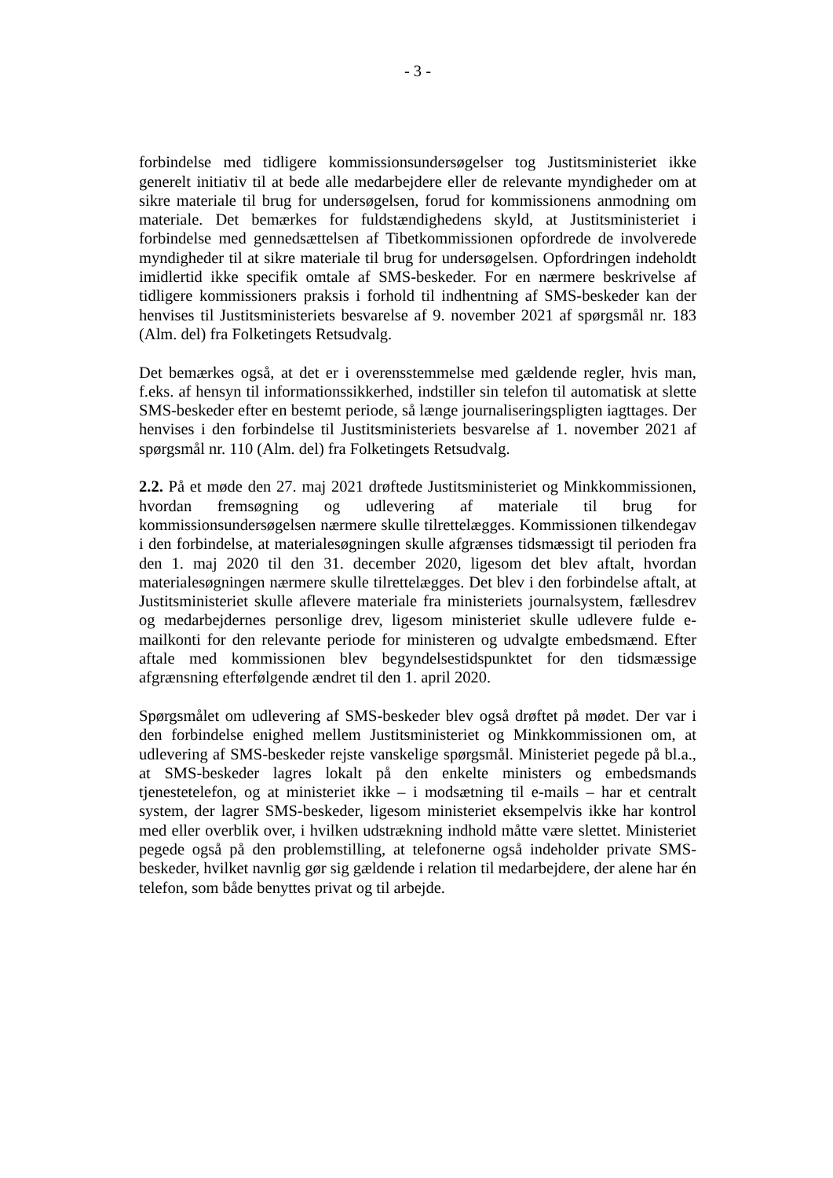- 3 -
forbindelse med tidligere kommissionsundersøgelser tog Justitsministeriet ikke generelt initiativ til at bede alle medarbejdere eller de relevante myndigheder om at sikre materiale til brug for undersøgelsen, forud for kommissionens anmodning om materiale. Det bemærkes for fuldstændighedens skyld, at Justitsministeriet i forbindelse med gennedsættelsen af Tibetkommissionen opfordrede de involverede myndigheder til at sikre materiale til brug for undersøgelsen. Opfordringen indeholdt imidlertid ikke specifik omtale af SMS-beskeder. For en nærmere beskrivelse af tidligere kommissioners praksis i forhold til indhentning af SMS-beskeder kan der henvises til Justitsministeriets besvarelse af 9. november 2021 af spørgsmål nr. 183 (Alm. del) fra Folketingets Retsudvalg.
Det bemærkes også, at det er i overensstemmelse med gældende regler, hvis man, f.eks. af hensyn til informationssikkerhed, indstiller sin telefon til automatisk at slette SMS-beskeder efter en bestemt periode, så længe journaliseringspligten iagttages. Der henvises i den forbindelse til Justitsministeriets besvarelse af 1. november 2021 af spørgsmål nr. 110 (Alm. del) fra Folketingets Retsudvalg.
2.2. På et møde den 27. maj 2021 drøftede Justitsministeriet og Minkkommissionen, hvordan fremsøgning og udlevering af materiale til brug for kommissionsundersøgelsen nærmere skulle tilrettelægges. Kommissionen tilkendegav i den forbindelse, at materialesøgningen skulle afgrænses tidsmæssigt til perioden fra den 1. maj 2020 til den 31. december 2020, ligesom det blev aftalt, hvordan materialesøgningen nærmere skulle tilrettelægges. Det blev i den forbindelse aftalt, at Justitsministeriet skulle aflevere materiale fra ministeriets journalsystem, fællesdrev og medarbejdernes personlige drev, ligesom ministeriet skulle udlevere fulde e-mailkonti for den relevante periode for ministeren og udvalgte embedsmænd. Efter aftale med kommissionen blev begyndelsestidspunktet for den tidsmæssige afgrænsning efterfølgende ændret til den 1. april 2020.
Spørgsmålet om udlevering af SMS-beskeder blev også drøftet på mødet. Der var i den forbindelse enighed mellem Justitsministeriet og Minkkommissionen om, at udlevering af SMS-beskeder rejste vanskelige spørgsmål. Ministeriet pegede på bl.a., at SMS-beskeder lagres lokalt på den enkelte ministers og embedsmands tjenestetelefon, og at ministeriet ikke – i modsætning til e-mails – har et centralt system, der lagrer SMS-beskeder, ligesom ministeriet eksempelvis ikke har kontrol med eller overblik over, i hvilken udstrækning indhold måtte være slettet. Ministeriet pegede også på den problemstilling, at telefonerne også indeholder private SMS-beskeder, hvilket navnlig gør sig gældende i relation til medarbejdere, der alene har én telefon, som både benyttes privat og til arbejde.